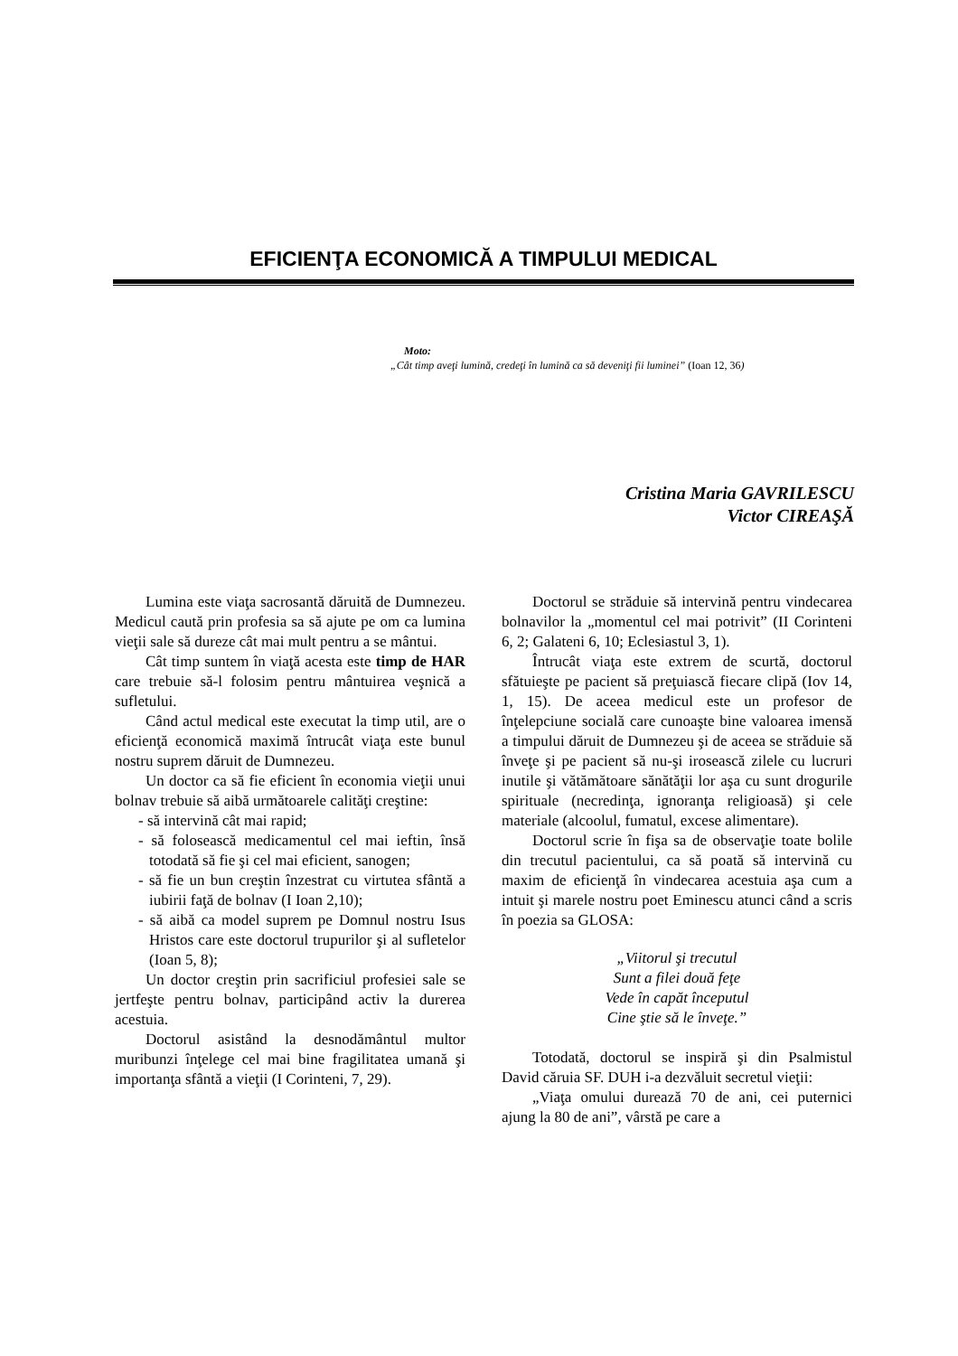EFICIENŢA ECONOMICĂ A TIMPULUI MEDICAL
Moto:
„Cât timp aveţi lumină, credeţi în lumină ca să deveniţi fii luminei” (Ioan 12, 36)
Cristina Maria GAVRILESCU
Victor CIREAŞĂ
Lumina este viaţa sacrosantă dăruită de Dumnezeu. Medicul caută prin profesia sa să ajute pe om ca lumina vieţii sale să dureze cât mai mult pentru a se mântui.
Cât timp suntem în viaţă acesta este timp de HAR care trebuie să-l folosim pentru mântuirea veşnică a sufletului.
Când actul medical este executat la timp util, are o eficienţă economică maximă întrucât viaţa este bunul nostru suprem dăruit de Dumnezeu.
Un doctor ca să fie eficient în economia vieţii unui bolnav trebuie să aibă următoarele calităţi creştine:
- să intervină cât mai rapid;
- să folosească medicamentul cel mai ieftin, însă totodată să fie şi cel mai eficient, sanogen;
- să fie un bun creştin înzestrat cu virtutea sfântă a iubirii faţă de bolnav (I Ioan 2,10);
- să aibă ca model suprem pe Domnul nostru Isus Hristos care este doctorul trupurilor şi al sufletelor (Ioan 5, 8);
Un doctor creştin prin sacrificiul profesiei sale se jertfeşte pentru bolnav, participând activ la durerea acestuia.
Doctorul asistând la desnodământul multor muribunzi înţelege cel mai bine fragilitatea umană şi importanţa sfântă a vieţii (I Corinteni, 7, 29).
Doctorul se străduie să intervină pentru vindecarea bolnavilor la „momentul cel mai potrivit” (II Corinteni 6, 2; Galateni 6, 10; Eclesiastul 3, 1).
Întrucât viaţa este extrem de scurtă, doctorul sfătuieşte pe pacient să preţuiască fiecare clipă (Iov 14, 1, 15). De aceea medicul este un profesor de înţelepciune socială care cunoaşte bine valoarea imensă a timpului dăruit de Dumnezeu şi de aceea se străduie să înveţe şi pe pacient să nu-şi irosească zilele cu lucruri inutile şi vătămătoare sănătăţii lor aşa cu sunt drogurile spirituale (necredinţa, ignoranţa religioasă) şi cele materiale (alcoolul, fumatul, excese alimentare).
Doctorul scrie în fişa sa de observaţie toate bolile din trecutul pacientului, ca să poată să intervină cu maxim de eficienţă în vindecarea acestuia aşa cum a intuit şi marele nostru poet Eminescu atunci când a scris în poezia sa GLOSA:
„Viitorul şi trecutul
Sunt a filei două feţe
Vede în capăt începutul
Cine ştie să le înveţe.”
Totodată, doctorul se inspiră şi din Psalmistul David căruia SF. DUH i-a dezvăluit secretul vieţii:
„Viaţa omului durează 70 de ani, cei puternici ajung la 80 de ani”, vârstă pe care a